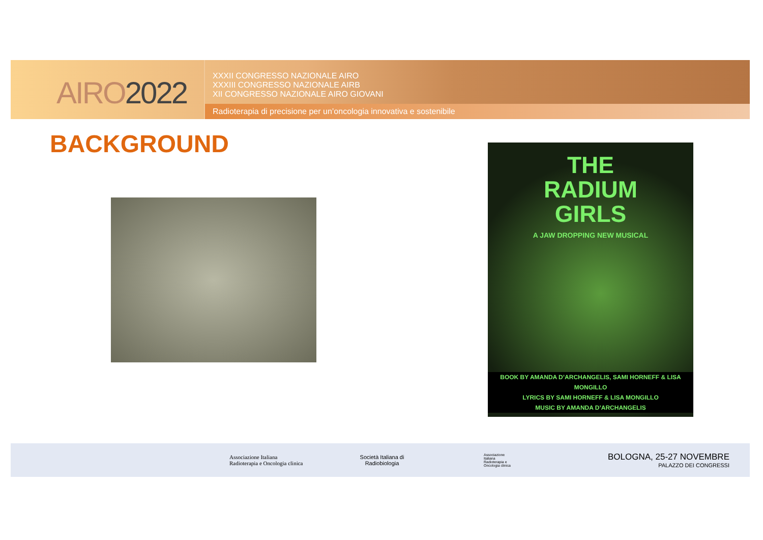AIRO2022
XXXII CONGRESSO NAZIONALE AIRO
XXXIII CONGRESSO NAZIONALE AIRB
XII CONGRESSO NAZIONALE AIRO GIOVANI
Radioterapia di precisione per un’oncologia innovativa e sostenibile
BACKGROUND
THE
RADIUM
GIRLS
A JAW DROPPING NEW MUSICAL
BOOK BY AMANDA D’ARCHANGELIS, SAMI HORNEFF & LISA MONGILLO
LYRICS BY SAMI HORNEFF & LISA MONGILLO
MUSIC BY AMANDA D’ARCHANGELIS
Associazione Italiana
Radioterapia e Oncologia clinica
Società Italiana di Radiobiologia
Associazione Italiana Radioterapia e Oncologia clinica
BOLOGNA, 25-27 NOVEMBRE
PALAZZO DEI CONGRESSI